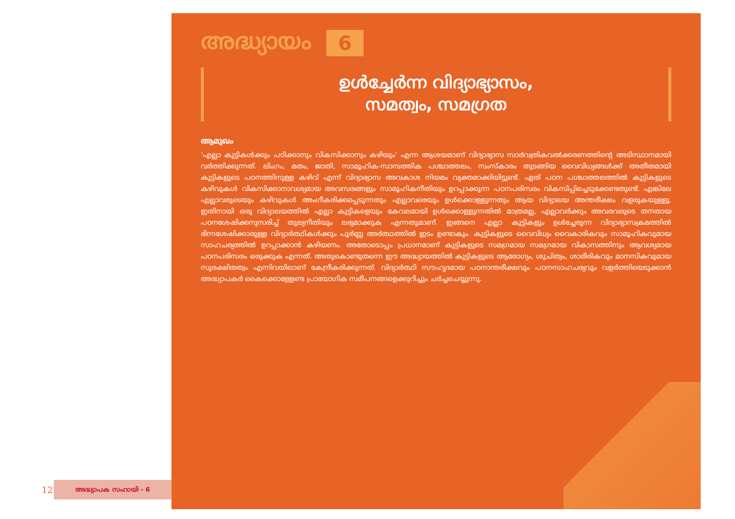127
അദ്ധ്യാപക സഹായി - 6
അദ്ധ്യായം 6
ഉൾച്ചേർന്ന വിദ്യാഭ്യാസം,
സമത്വം, സമഗ്രത
ആമുഖം
'എല്ലാ കുട്ടികൾക്കും പഠിക്കാനും വികസിക്കാനും കഴിയും' എന്ന ആശയമാണ് വിദ്യാഭ്യാസ സാർവത്രികവൽക്കരണത്തിന്റെ അടിസ്ഥാനമായി വർത്തിക്കുന്നത്. ലിംഗം, മതം, ജാതി, സാമൂഹിക-സാമ്പത്തിക പശ്ചാത്തലം, സംസ്കാരം തുടങ്ങിയ വൈവിധ്യങ്ങൾക്ക് അതീതമായി കുട്ടികളുടെ പഠനത്തിനുള്ള കഴിവ് എന്ന് വിദ്യാഭ്യാസ അവകാശ നിയമം വ്യക്തമാക്കിയിട്ടുണ്ട്. ഏത് പഠന പശ്ചാത്തലത്തിൽ കുട്ടികളുടെ കഴിവുകൾ വികസിക്കാനാവശ്യമായ അവസരങ്ങളും സാമൂഹികനീതിയും ഉറപ്പാക്കുന്ന പഠനപരിസരം വികസിപ്പിച്ചെടുക്കേണ്ടതുണ്ട്. എങ്കിലേ എല്ലാവരുടെയും കഴിവുകൾ അംഗീകരിക്കപ്പെടുന്നതും എല്ലാവരെയും ഉൾക്കൊള്ളുന്നതും ആയ വിദ്യാലയ അന്തരീക്ഷം വളരുകയുള്ളൂ. ഇതിനായി ഒരു വിദ്യാലയത്തിൽ എല്ലാ കുട്ടികളെയും കേവലമായി ഉൾക്കൊള്ളുന്നതിൽ മാത്രമല്ല, എല്ലാവർക്കും അവരവരുടെ തനതായ പഠനശേഷിക്കനുസരിച്ച് തുല്യനീതിയും ലഭ്യമാക്കുക എന്നതുമാണ്. ഇങ്ങനെ എല്ലാ കുട്ടികളും ഉൾച്ചേരുന്ന വിദ്യാഭ്യാസക്രമത്തിൽ ഭിന്നശേഷിക്കാരുള്ള വിദ്യാർത്ഥികൾക്കും പൂർണ്ണ അർത്ഥത്തിൽ ഇടം ഉണ്ടാകും. കുട്ടികളുടെ വൈവിധ്യം വൈകാരികവും സാമൂഹികവുമായ സാഹചര്യത്തിൽ ഉറപ്പാക്കാൻ കഴിയണം. അതോടൊപ്പം പ്രധാനമാണ് കുട്ടികളുടെ സമഗ്രമായ സമഗ്രമായ വികാസത്തിനും ആവശ്യമായ പഠനപരിസരം ഒരുക്കുക എന്നത്. അതുകൊണ്ടുതന്നെ ഈ അദ്ധ്യായത്തിൽ കുട്ടികളുടെ ആരോഗ്യം, ശുചിത്വം, ശാരീരികവും മാനസികവുമായ സുരക്ഷിതത്വം എന്നിവയിലാണ് കേന്ദ്രീകരിക്കുന്നത്. വിദ്യാർത്ഥി സൗഹൃദമായ പഠനാന്തരീക്ഷവും പഠനസാഹചര്യവും വളർത്തിയെടുക്കാൻ അദ്ധ്യാപകർ കൈക്കൊള്ളേണ്ട പ്രായോഗിക സമീപനങ്ങളെക്കുറിച്ചും ചർച്ചചെയ്യുന്നു.